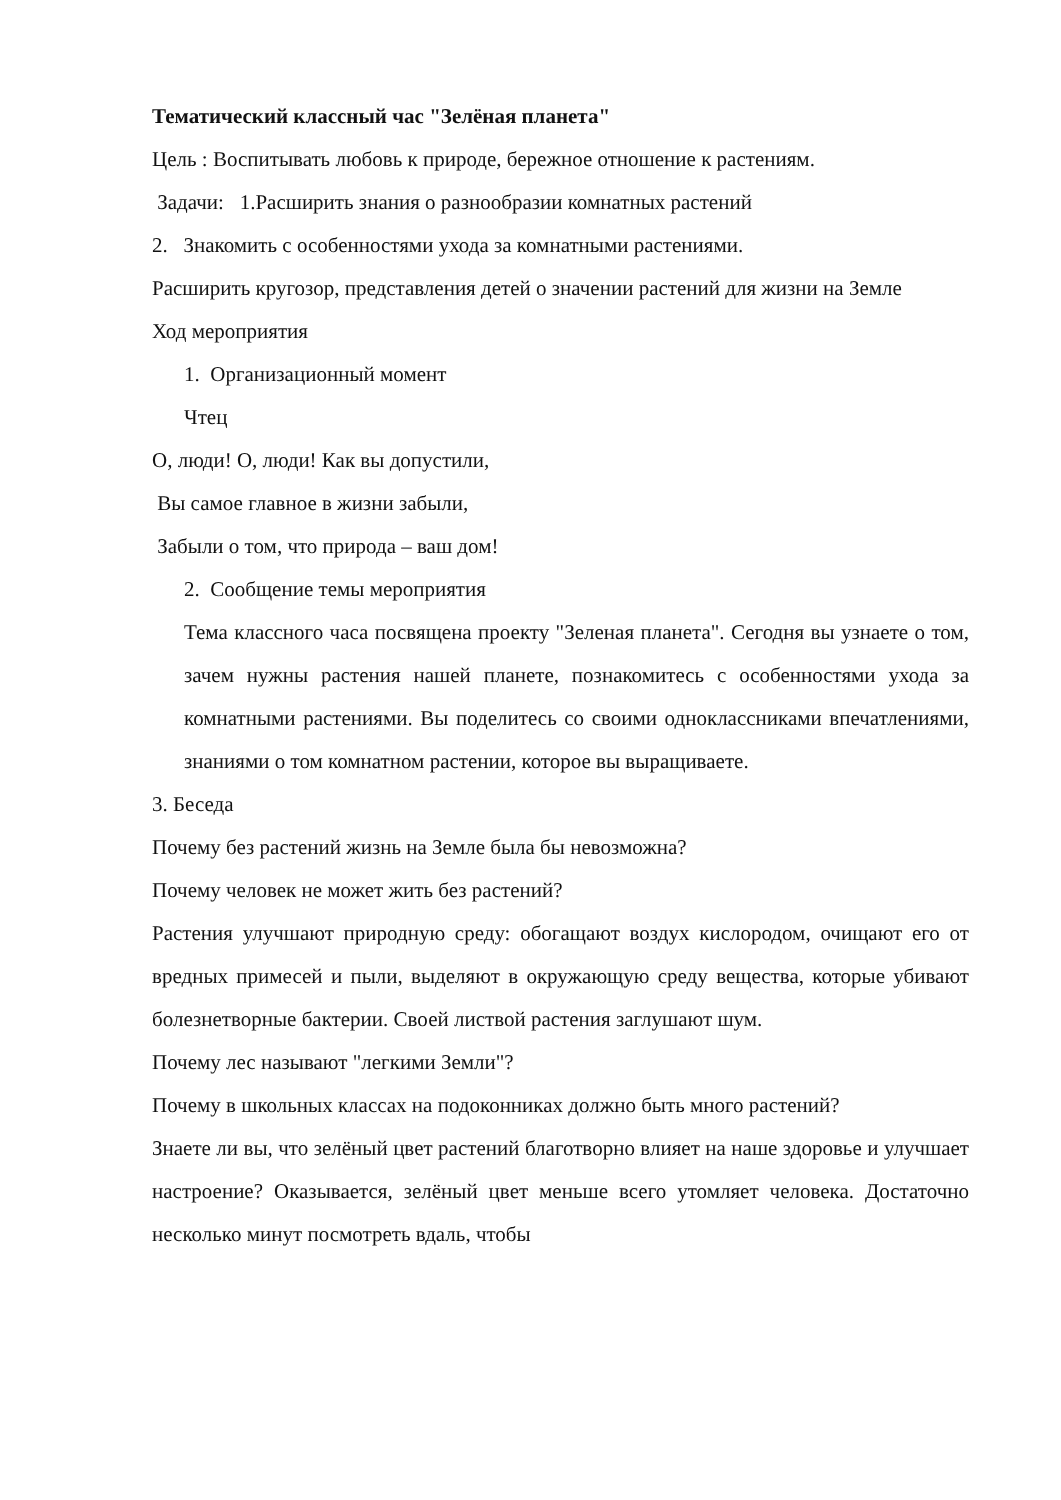Тематический классный час "Зелёная планета"
Цель : Воспитывать любовь к природе, бережное отношение к растениям.
Задачи: 1.Расширить знания о разнообразии комнатных растений
2. Знакомить с особенностями ухода за комнатными растениями.
Расширить кругозор, представления детей о значении растений для жизни на Земле
Ход мероприятия
1. Организационный момент
Чтец
О, люди! О, люди! Как вы допустили,
Вы самое главное в жизни забыли,
Забыли о том, что природа – ваш дом!
2. Сообщение темы мероприятия
Тема классного часа посвящена проекту "Зеленая планета". Сегодня вы узнаете о том, зачем нужны растения нашей планете, познакомитесь с особенностями ухода за комнатными растениями. Вы поделитесь со своими одноклассниками впечатлениями, знаниями о том комнатном растении, которое вы выращиваете.
3. Беседа
Почему без растений жизнь на Земле была бы невозможна?
Почему человек не может жить без растений?
Растения улучшают природную среду: обогащают воздух кислородом, очищают его от вредных примесей и пыли, выделяют в окружающую среду вещества, которые убивают болезнетворные бактерии. Своей листвой растения заглушают шум.
Почему лес называют "легкими Земли"?
Почему в школьных классах на подоконниках должно быть много растений?
Знаете ли вы, что зелёный цвет растений благотворно влияет на наше здоровье и улучшает настроение? Оказывается, зелёный цвет меньше всего утомляет человека. Достаточно несколько минут посмотреть вдаль, чтобы